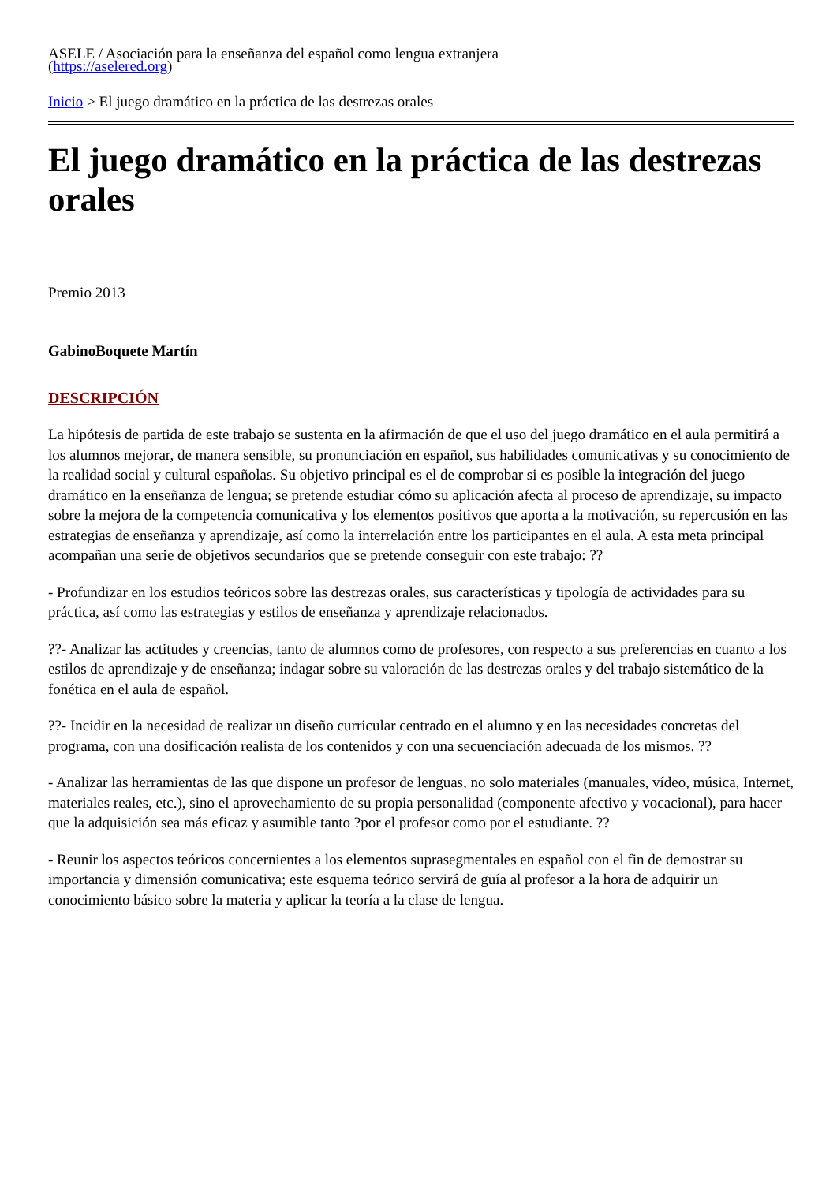ASELE / Asociación para la enseñanza del español como lengua extranjera
(https://aselered.org)
Inicio > El juego dramático en la práctica de las destrezas orales
El juego dramático en la práctica de las destrezas orales
Premio 2013
GabinoBoquete Martín
DESCRIPCIÓN
La hipótesis de partida de este trabajo se sustenta en la afirmación de que el uso del juego dramático en el aula permitirá a los alumnos mejorar, de manera sensible, su pronunciación en español, sus habilidades comunicativas y su conocimiento de la realidad social y cultural españolas. Su objetivo principal es el de comprobar si es posible la integración del juego dramático en la enseñanza de lengua; se pretende estudiar cómo su aplicación afecta al proceso de aprendizaje, su impacto sobre la mejora de la competencia comunicativa y los elementos positivos que aporta a la motivación, su repercusión en las estrategias de enseñanza y aprendizaje, así como la interrelación entre los participantes en el aula. A esta meta principal acompañan una serie de objetivos secundarios que se pretende conseguir con este trabajo: ??
- Profundizar en los estudios teóricos sobre las destrezas orales, sus características y tipología de actividades para su práctica, así como las estrategias y estilos de enseñanza y aprendizaje relacionados.
??- Analizar las actitudes y creencias, tanto de alumnos como de profesores, con respecto a sus preferencias en cuanto a los estilos de aprendizaje y de enseñanza; indagar sobre su valoración de las destrezas orales y del trabajo sistemático de la fonética en el aula de español.
??- Incidir en la necesidad de realizar un diseño curricular centrado en el alumno y en las necesidades concretas del programa, con una dosificación realista de los contenidos y con una secuenciación adecuada de los mismos. ??
- Analizar las herramientas de las que dispone un profesor de lenguas, no solo materiales (manuales, vídeo, música, Internet, materiales reales, etc.), sino el aprovechamiento de su propia personalidad (componente afectivo y vocacional), para hacer que la adquisición sea más eficaz y asumible tanto ?por el profesor como por el estudiante. ??
- Reunir los aspectos teóricos concernientes a los elementos suprasegmentales en español con el fin de demostrar su importancia y dimensión comunicativa; este esquema teórico servirá de guía al profesor a la hora de adquirir un conocimiento básico sobre la materia y aplicar la teoría a la clase de lengua.